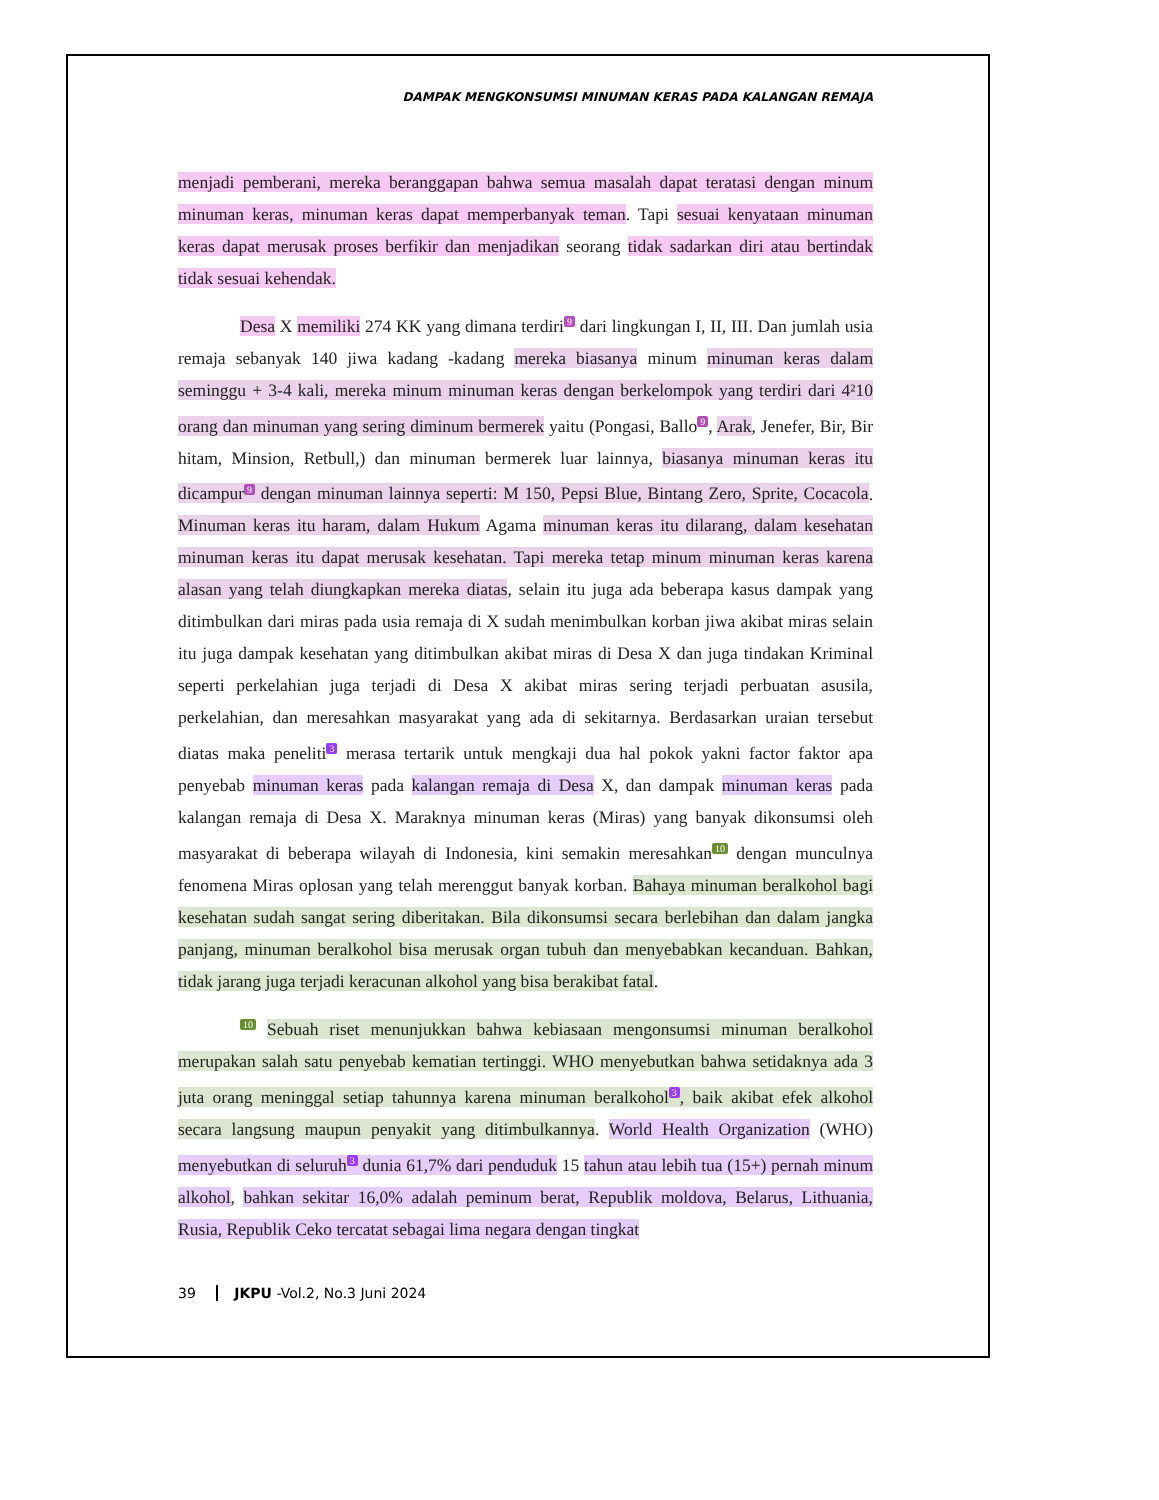DAMPAK MENGKONSUMSI MINUMAN KERAS PADA KALANGAN REMAJA
menjadi pemberani, mereka beranggapan bahwa semua masalah dapat teratasi dengan minum minuman keras, minuman keras dapat memperbanyak teman. Tapi sesuai kenyataan minuman keras dapat merusak proses berfikir dan menjadikan seorang tidak sadarkan diri atau bertindak tidak sesuai kehendak.
Desa X memiliki 274 KK yang dimana terdiri<sup>9</sup> dari lingkungan I, II, III. Dan jumlah usia remaja sebanyak 140 jiwa kadang -kadang mereka biasanya minum minuman keras dalam seminggu + 3-4 kali, mereka minum minuman keras dengan berkelompok yang terdiri dari 4²10 orang dan minuman yang sering diminum bermerek yaitu (Pongasi, Ballo<sup>9</sup>, Arak, Jenefer, Bir, Bir hitam, Minsion, Retbull,) dan minuman bermerek luar lainnya, biasanya minuman keras itu dicampur<sup>9</sup> dengan minuman lainnya seperti: M 150, Pepsi Blue, Bintang Zero, Sprite, Cocacola. Minuman keras itu haram, dalam Hukum Agama minuman keras itu dilarang, dalam kesehatan minuman keras itu dapat merusak kesehatan. Tapi mereka tetap minum minuman keras karena alasan yang telah diungkapkan mereka diatas, selain itu juga ada beberapa kasus dampak yang ditimbulkan dari miras pada usia remaja di X sudah menimbulkan korban jiwa akibat miras selain itu juga dampak kesehatan yang ditimbulkan akibat miras di Desa X dan juga tindakan Kriminal seperti perkelahian juga terjadi di Desa X akibat miras sering terjadi perbuatan asusila, perkelahian, dan meresahkan masyarakat yang ada di sekitarnya. Berdasarkan uraian tersebut diatas maka peneliti<sup>3</sup> merasa tertarik untuk mengkaji dua hal pokok yakni factor faktor apa penyebab minuman keras pada kalangan remaja di Desa X, dan dampak minuman keras pada kalangan remaja di Desa X. Maraknya minuman keras (Miras) yang banyak dikonsumsi oleh masyarakat di beberapa wilayah di Indonesia, kini semakin meresahkan<sup>10</sup> dengan munculnya fenomena Miras oplosan yang telah merenggut banyak korban. Bahaya minuman beralkohol bagi kesehatan sudah sangat sering diberitakan. Bila dikonsumsi secara berlebihan dan dalam jangka panjang, minuman beralkohol bisa merusak organ tubuh dan menyebabkan kecanduan. Bahkan, tidak jarang juga terjadi keracunan alkohol yang bisa berakibat fatal.
<sup>10</sup> Sebuah riset menunjukkan bahwa kebiasaan mengonsumsi minuman beralkohol merupakan salah satu penyebab kematian tertinggi. WHO menyebutkan bahwa setidaknya ada 3 juta orang meninggal setiap tahunnya karena minuman beralkohol<sup>3</sup>, baik akibat efek alkohol secara langsung maupun penyakit yang ditimbulkannya. World Health Organization (WHO) menyebutkan di seluruh<sup>3</sup> dunia 61,7% dari penduduk 15 tahun atau lebih tua (15+) pernah minum alkohol, bahkan sekitar 16,0% adalah peminum berat, Republik moldova, Belarus, Lithuania, Rusia, Republik Ceko tercatat sebagai lima negara dengan tingkat
39 JKPU -Vol.2, No.3 Juni 2024